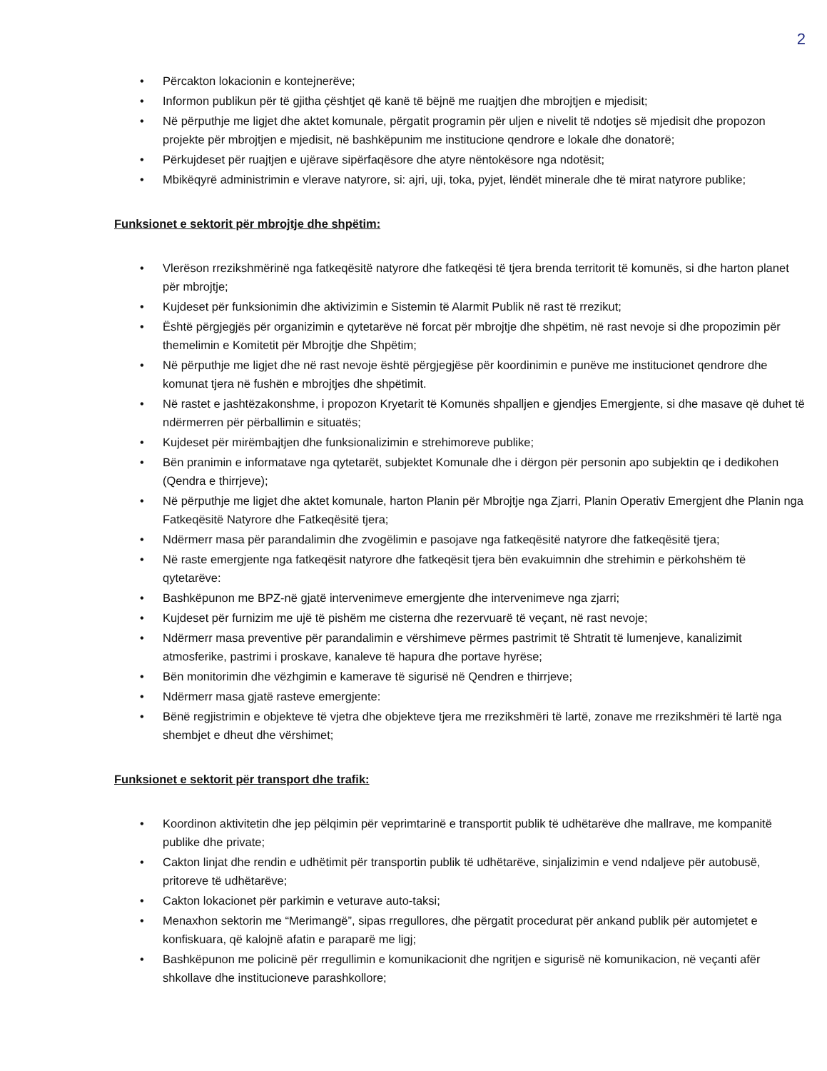2
• Përcakton lokacionin e kontejnerëve;
• Informon publikun për të gjitha çështjet që kanë të bëjnë me ruajtjen dhe mbrojtjen e mjedisit;
• Në përputhje me ligjet dhe aktet komunale, përgatit programin për uljen e nivelit të ndotjes së mjedisit dhe propozon projekte për mbrojtjen e mjedisit, në bashkëpunim me institucione qendrore e lokale dhe donatorë;
• Përkujdeset për ruajtjen e ujërave sipërfaqësore dhe atyre nëntokësore nga ndotësit;
• Mbikëqyrë administrimin e vlerave natyrore, si: ajri, uji, toka, pyjet, lëndët minerale dhe të mirat natyrore publike;
Funksionet e sektorit për mbrojtje dhe shpëtim:
• Vlerëson rrezikshmërinë nga fatkeqësitë natyrore dhe fatkeqësi të tjera brenda territorit të komunës, si dhe harton planet për mbrojtje;
• Kujdeset për funksionimin dhe aktivizimin e Sistemin të Alarmit Publik në rast të rrezikut;
• Është përgjegjës për organizimin e qytetarëve në forcat për mbrojtje dhe shpëtim, në rast nevoje si dhe propozimin për themelimin e Komitetit për Mbrojtje dhe Shpëtim;
• Në përputhje me ligjet dhe në rast nevoje është përgjegjëse për koordinimin e punëve me institucionet qendrore dhe komunat tjera në fushën e mbrojtjes dhe shpëtimit.
• Në rastet e jashtëzakonshme, i propozon Kryetarit të Komunës shpalljen e gjendjes Emergjente, si dhe masave që duhet të ndërmerren për përballimin e situatës;
• Kujdeset për mirëmbajtjen dhe funksionalizimin e strehimoreve publike;
• Bën pranimin e informatave nga qytetarët, subjektet Komunale dhe i dërgon për personin apo subjektin qe i dedikohen (Qendra e thirrjeve);
• Në përputhje me ligjet dhe aktet komunale, harton Planin për Mbrojtje nga Zjarri, Planin Operativ Emergjent dhe Planin nga Fatkeqësitë Natyrore dhe Fatkeqësitë tjera;
• Ndërmerr masa për parandalimin dhe zvogëlimin e pasojave nga fatkeqësitë natyrore dhe fatkeqësitë tjera;
• Në raste emergjente nga fatkeqësit natyrore dhe fatkeqësit tjera bën evakuimnin dhe strehimin e përkohshëm të qytetarëve:
• Bashkëpunon me BPZ-në gjatë intervenimeve emergjente dhe intervenimeve nga zjarri;
• Kujdeset për furnizim me ujë të pishëm me cisterna dhe rezervuarë të veçant, në rast nevoje;
• Ndërmerr masa preventive për parandalimin e vërshimeve përmes pastrimit të Shtratit të lumenjeve, kanalizimit atmosferike, pastrimi i proskave, kanaleve të hapura dhe portave hyrëse;
• Bën monitorimin dhe vëzhgimin e kamerave të sigurisë në Qendren e thirrjeve;
• Ndërmerr masa gjatë rasteve emergjente:
• Bënë regjistrimin e objekteve të vjetra dhe objekteve tjera me rrezikshmëri të lartë, zonave me rrezikshmëri të lartë nga shembjet e dheut dhe vërshimet;
Funksionet e sektorit për transport dhe trafik:
• Koordinon aktivitetin dhe jep pëlqimin për veprimtarinë e transportit publik të udhëtarëve dhe mallrave, me kompanitë publike dhe private;
• Cakton linjat dhe rendin e udhëtimit për transportin publik të udhëtarëve, sinjalizimin e vend ndaljeve për autobusë, pritoreve të udhëtarëve;
• Cakton lokacionet për parkimin e veturave auto-taksi;
• Menaxhon sektorin me “Merimangë”, sipas rregullores, dhe përgatit procedurat për ankand publik për automjetet e konfiskuara, që kalojnë afatin e paraparë me ligj;
• Bashkëpunon me policinë për rregullimin e komunikacionit dhe ngritjen e sigurisë në komunikacion, në veçanti afër shkollave dhe institucioneve parashkollore;